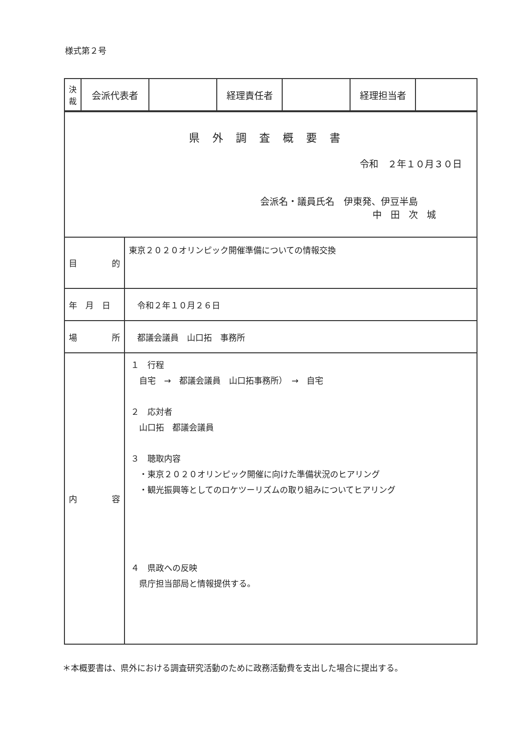様式第２号
| 決 裁 | 会派代表者 | | 経理責任者 | | 経理担当者 | |
| 県外調査概要書 令和 ２年１０月３０日 会派名・議員氏名 伊東発、伊豆半島 中田次城 | |
| 目 的 | 東京２０２０オリンピック開催準備についての情報交換 |
| 年 月 日 | 令和２年１０月２６日 |
| 場 所 | 都議会議員 山口拓 事務所 |
| 内 容 | １ 行程 自宅 → 都議会議員 山口拓事務所） → 自宅 ２ 応対者 山口拓 都議会議員 ３ 聴取内容 ・東京２０２０オリンピック開催に向けた準備状況のヒアリング ・観光振興等としてのロケツーリズムの取り組みについてヒアリング ４ 県政への反映 県庁担当部局と情報提供する。 |
＊本概要書は、県外における調査研究活動のために政務活動費を支出した場合に提出する。